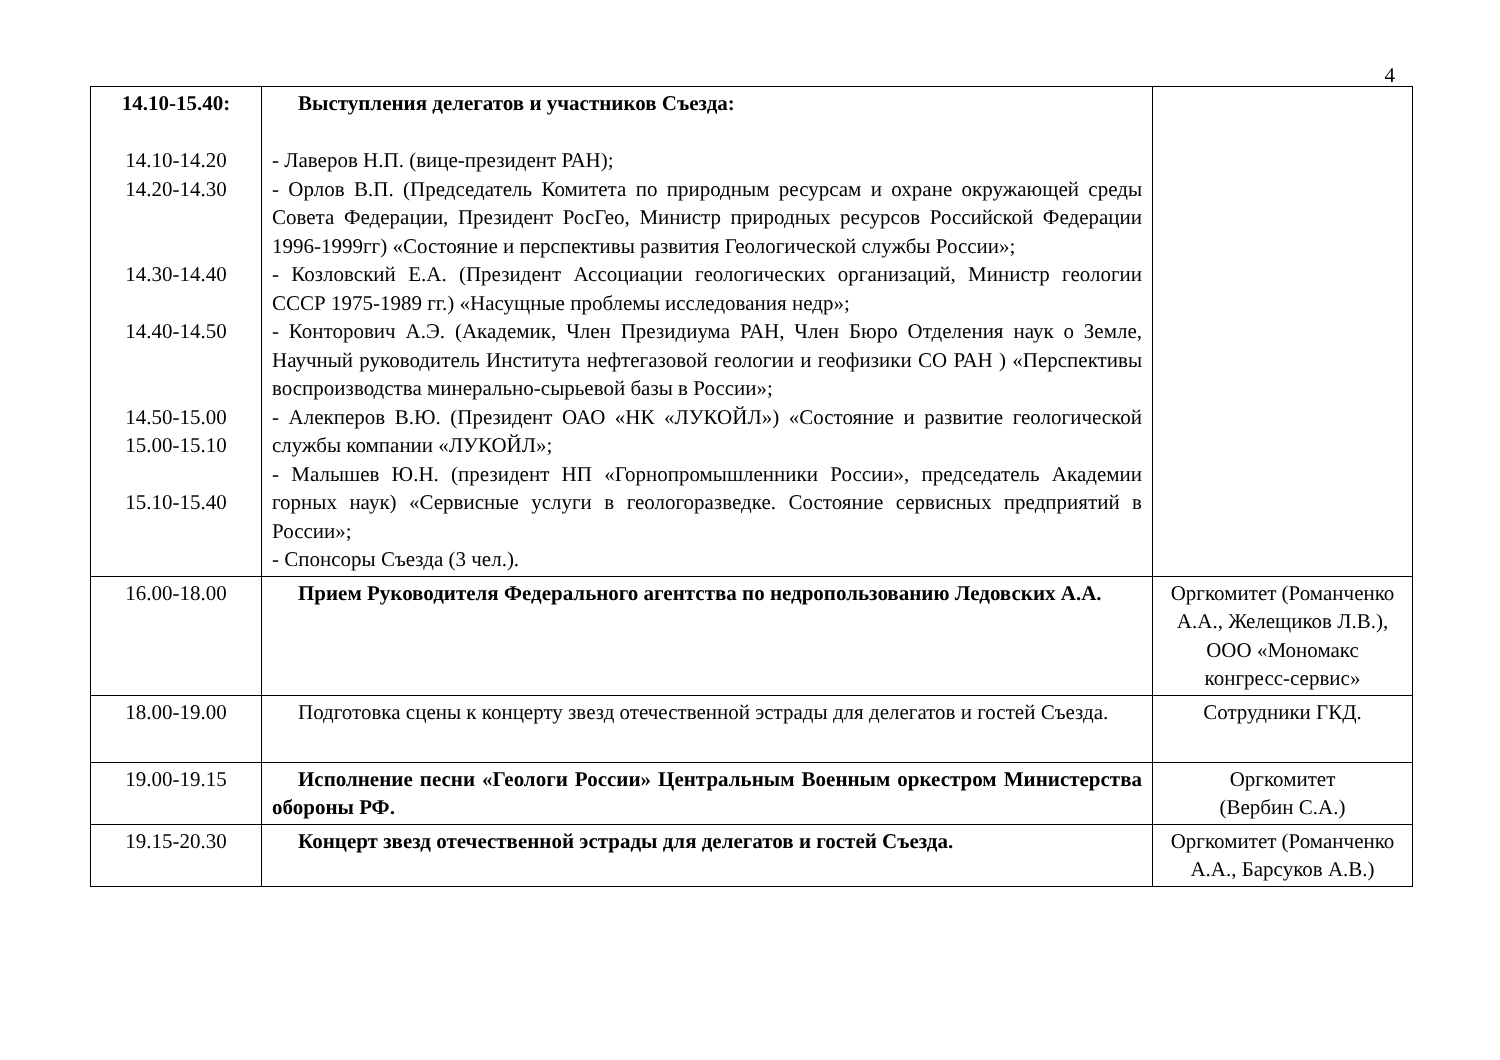4
| 14.10-15.40: 14.10-14.20 14.20-14.30 14.30-14.40 14.40-14.50 14.50-15.00 15.00-15.10 15.10-15.40 | Выступления делегатов и участников Съезда: - Лаверов Н.П. (вице-президент РАН); - Орлов В.П. (Председатель Комитета по природным ресурсам и охране окружающей среды Совета Федерации, Президент РосГео, Министр природных ресурсов Российской Федерации 1996-1999гг) «Состояние и перспективы развития Геологической службы России»; - Козловский Е.А. (Президент Ассоциации геологических организаций, Министр геологии СССР 1975-1989 гг.) «Насущные проблемы исследования недр»; - Конторович А.Э. (Академик, Член Президиума РАН, Член Бюро Отделения наук о Земле, Научный руководитель Института нефтегазовой геологии и геофизики СО РАН ) «Перспективы воспроизводства минерально-сырьевой базы в России»; - Алекперов В.Ю. (Президент ОАО «НК «ЛУКОЙЛ») «Состояние и развитие геологической службы компании «ЛУКОЙЛ»; - Малышев Ю.Н. (президент НП «Горнопромышленники России», председатель Академии горных наук) «Сервисные услуги в геологоразведке. Состояние сервисных предприятий в России»; - Спонсоры Съезда (3 чел.). | |
| 16.00-18.00 | Прием Руководителя Федерального агентства по недропользованию Ледовских А.А. | Оргкомитет (Романченко А.А., Желещиков Л.В.), ООО «Мономакс конгресс-сервис» |
| 18.00-19.00 | Подготовка сцены к концерту звезд отечественной эстрады для делегатов и гостей Съезда. | Сотрудники ГКД. |
| 19.00-19.15 | Исполнение песни «Геологи России» Центральным Военным оркестром Министерства обороны РФ. | Оргкомитет (Вербин С.А.) |
| 19.15-20.30 | Концерт звезд отечественной эстрады для делегатов и гостей Съезда. | Оргкомитет (Романченко А.А., Барсуков А.В.) |